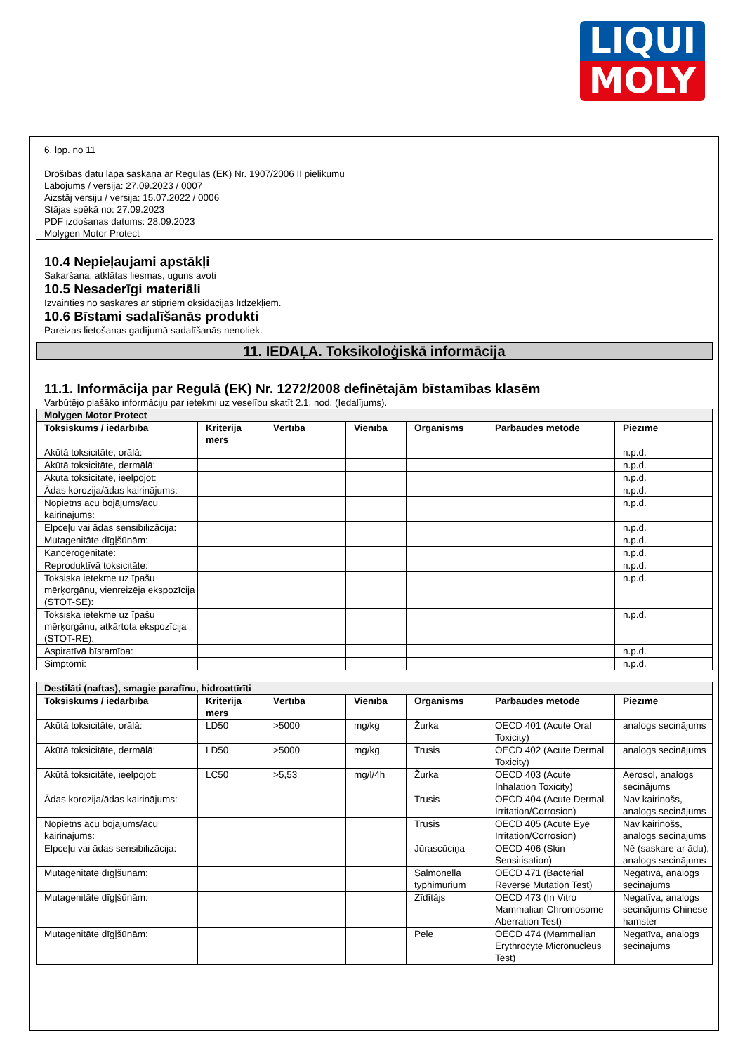LIQUI
MOLY
6. lpp. no 11
Drošības datu lapa saskaņā ar Regulas (EK) Nr. 1907/2006 II pielikumu
Labojums / versija: 27.09.2023 / 0007
Aizstāj versiju / versija: 15.07.2022 / 0006
Stājas spēkā no: 27.09.2023
PDF izdošanas datums: 28.09.2023
Molygen Motor Protect
10.4 Nepieļaujami apstākļi
Sakaršana, atklātas liesmas, uguns avoti
10.5 Nesaderīgi materiāli
Izvairīties no saskares ar stipriem oksidācijas līdzekļiem.
10.6 Bīstami sadalīšanās produkti
Pareizas lietošanas gadījumā sadalīšanās nenotiek.
11. IEDAĻA. Toksikoloģiskā informācija
11.1. Informācija par Regulā (EK) Nr. 1272/2008 definētajām bīstamības klasēm
Varbūtējo plašāko informāciju par ietekmi uz veselību skatīt 2.1. nod. (Iedalījums).
| Molygen Motor Protect | | | | | | |
| Toksiskums / iedarbība | Kritērija mērs | Vērtība | Vienība | Organisms | Pārbaudes metode | Piezīme |
| Akūtā toksicitāte, orālā: | | | | | | n.p.d. |
| Akūtā toksicitāte, dermālā: | | | | | | n.p.d. |
| Akūtā toksicitāte, ieelpojot: | | | | | | n.p.d. |
| Ādas korozija/ādas kairinājums: | | | | | | n.p.d. |
| Nopietns acu bojājums/acu kairinājums: | | | | | | n.p.d. |
| Elpceļu vai ādas sensibilizācija: | | | | | | n.p.d. |
| Mutagenitāte dīgļšūnām: | | | | | | n.p.d. |
| Kancerogenitāte: | | | | | | n.p.d. |
| Reproduktīvā toksicitāte: | | | | | | n.p.d. |
| Toksiska ietekme uz īpašu mērķorgānu, vienreizēja ekspozīcija (STOT-SE): | | | | | | n.p.d. |
| Toksiska ietekme uz īpašu mērķorgānu, atkārtota ekspozīcija (STOT-RE): | | | | | | n.p.d. |
| Aspiratīvā bīstamība: | | | | | | n.p.d. |
| Simptomi: | | | | | | n.p.d. |
| Destilāti (naftas), smagie parafīnu, hidroattīrīti | | | | | | |
| Toksiskums / iedarbība | Kritērija mērs | Vērtība | Vienība | Organisms | Pārbaudes metode | Piezīme |
| Akūtā toksicitāte, orālā: | LD50 | >5000 | mg/kg | Žurka | OECD 401 (Acute Oral Toxicity) | analogs secinājums |
| Akūtā toksicitāte, dermālā: | LD50 | >5000 | mg/kg | Trusis | OECD 402 (Acute Dermal Toxicity) | analogs secinājums |
| Akūtā toksicitāte, ieelpojot: | LC50 | >5,53 | mg/l/4h | Žurka | OECD 403 (Acute Inhalation Toxicity) | Aerosol, analogs secinājums |
| Ādas korozija/ādas kairinājums: | | | | Trusis | OECD 404 (Acute Dermal Irritation/Corrosion) | Nav kairinošs, analogs secinājums |
| Nopietns acu bojājums/acu kairinājums: | | | | Trusis | OECD 405 (Acute Eye Irritation/Corrosion) | Nav kairinošs, analogs secinājums |
| Elpceļu vai ādas sensibilizācija: | | | | Jūrascūciņa | OECD 406 (Skin Sensitisation) | Nē (saskare ar ādu), analogs secinājums |
| Mutagenitāte dīgļšūnām: | | | | Salmonella typhimurium | OECD 471 (Bacterial Reverse Mutation Test) | Negatīva, analogs secinājums |
| Mutagenitāte dīgļšūnām: | | | | Zīdītājs | OECD 473 (In Vitro Mammalian Chromosome Aberration Test) | Negatīva, analogs secinājums Chinese hamster |
| Mutagenitāte dīgļšūnām: | | | | Pele | OECD 474 (Mammalian Erythrocyte Micronucleus Test) | Negatīva, analogs secinājums |